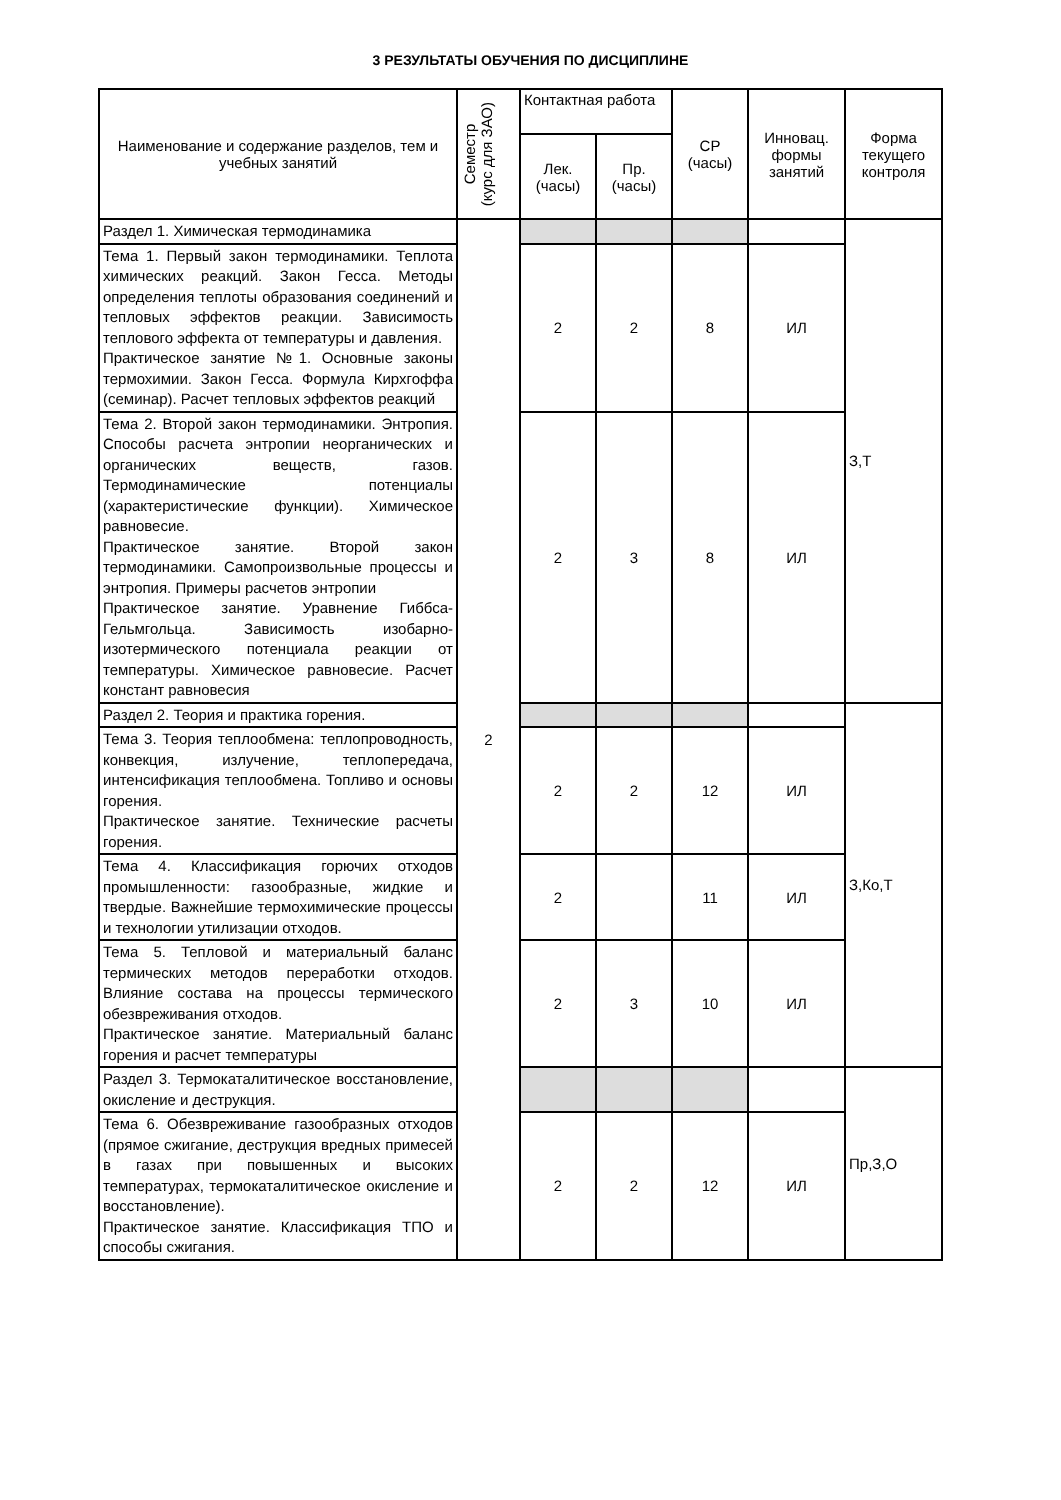3 РЕЗУЛЬТАТЫ ОБУЧЕНИЯ ПО ДИСЦИПЛИНЕ
| Наименование и содержание разделов, тем и учебных занятий | Семестр (курс для ЗАО) | Контактная работа | | СР (часы) | Инновац. формы занятий | Форма текущего контроля |
| --- | --- | --- | --- | --- | --- | --- |
| | | Лек. (часы) | Пр. (часы) | | | |
| Раздел 1. Химическая термодинамика | 2 | | | | | З,Т |
| Тема 1. Первый закон термодинамики. Теплота химических реакций. Закон Гесса. Методы определения теплоты образования соединений и тепловых эффектов реакции. Зависимость теплового эффекта от температуры и давления. Практическое занятие №1. Основные законы термохимии. Закон Гесса. Формула Кирхгоффа (семинар). Расчет тепловых эффектов реакций | | 2 | 2 | 8 | ИЛ | |
| Тема 2. Второй закон термодинамики. Энтропия. Способы расчета энтропии неорганических и органических веществ, газов. Термодинамические потенциалы (характеристические функции). Химическое равновесие. Практическое занятие. Второй закон термодинамики. Самопроизвольные процессы и энтропия. Примеры расчетов энтропии Практическое занятие. Уравнение Гиббса- Гельмгольца. Зависимость изобарно- изотермического потенциала реакции от температуры. Химическое равновесие. Расчет констант равновесия | | 2 | 3 | 8 | ИЛ | |
| Раздел 2. Теория и практика горения. | | | | | | З,Ко,Т |
| Тема 3. Теория теплообмена: теплопроводность, конвекция, излучение, теплопередача, интенсификация теплообмена. Топливо и основы горения. Практическое занятие. Технические расчеты горения. | | 2 | 2 | 12 | ИЛ | |
| Тема 4. Классификация горючих отходов промышленности: газообразные, жидкие и твердые. Важнейшие термохимические процессы и технологии утилизации отходов. | | 2 | | 11 | ИЛ | |
| Тема 5. Тепловой и материальный баланс термических методов переработки отходов. Влияние состава на процессы термического обезвреживания отходов. Практическое занятие. Материальный баланс горения и расчет температуры | | 2 | 3 | 10 | ИЛ | |
| Раздел 3. Термокаталитическое восстановление, окисление и деструкция. | | | | | | Пр,З,О |
| Тема 6. Обезвреживание газообразных отходов (прямое сжигание, деструкция вредных примесей в газах при повышенных и высоких температурах, термокаталитическое окисление и восстановление). Практическое занятие. Классификация ТПО и способы сжигания. | | 2 | 2 | 12 | ИЛ | |